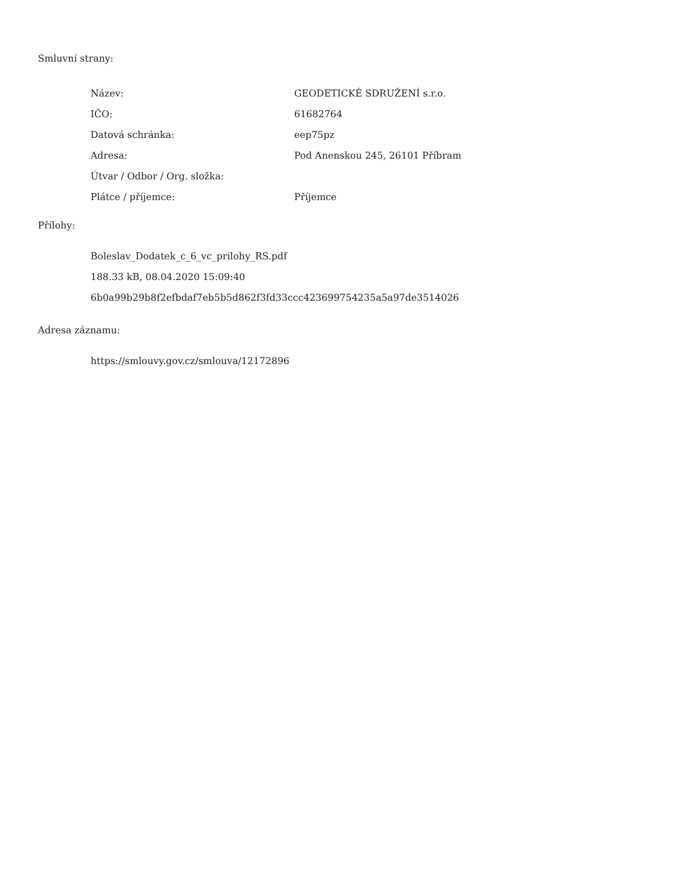Smluvní strany:
| Název: | GEODETICKÉ SDRUŽENÍ s.r.o. |
| IČO: | 61682764 |
| Datová schránka: | eep75pz |
| Adresa: | Pod Anenskou 245, 26101 Příbram |
| Útvar / Odbor / Org. složka: | |
| Plátce / příjemce: | Příjemce |
Přílohy:
Boleslav_Dodatek_c_6_vc_prilohy_RS.pdf
188.33 kB, 08.04.2020 15:09:40
6b0a99b29b8f2efbdaf7eb5b5d862f3fd33ccc423699754235a5a97de3514026
Adresa záznamu:
https://smlouvy.gov.cz/smlouva/12172896